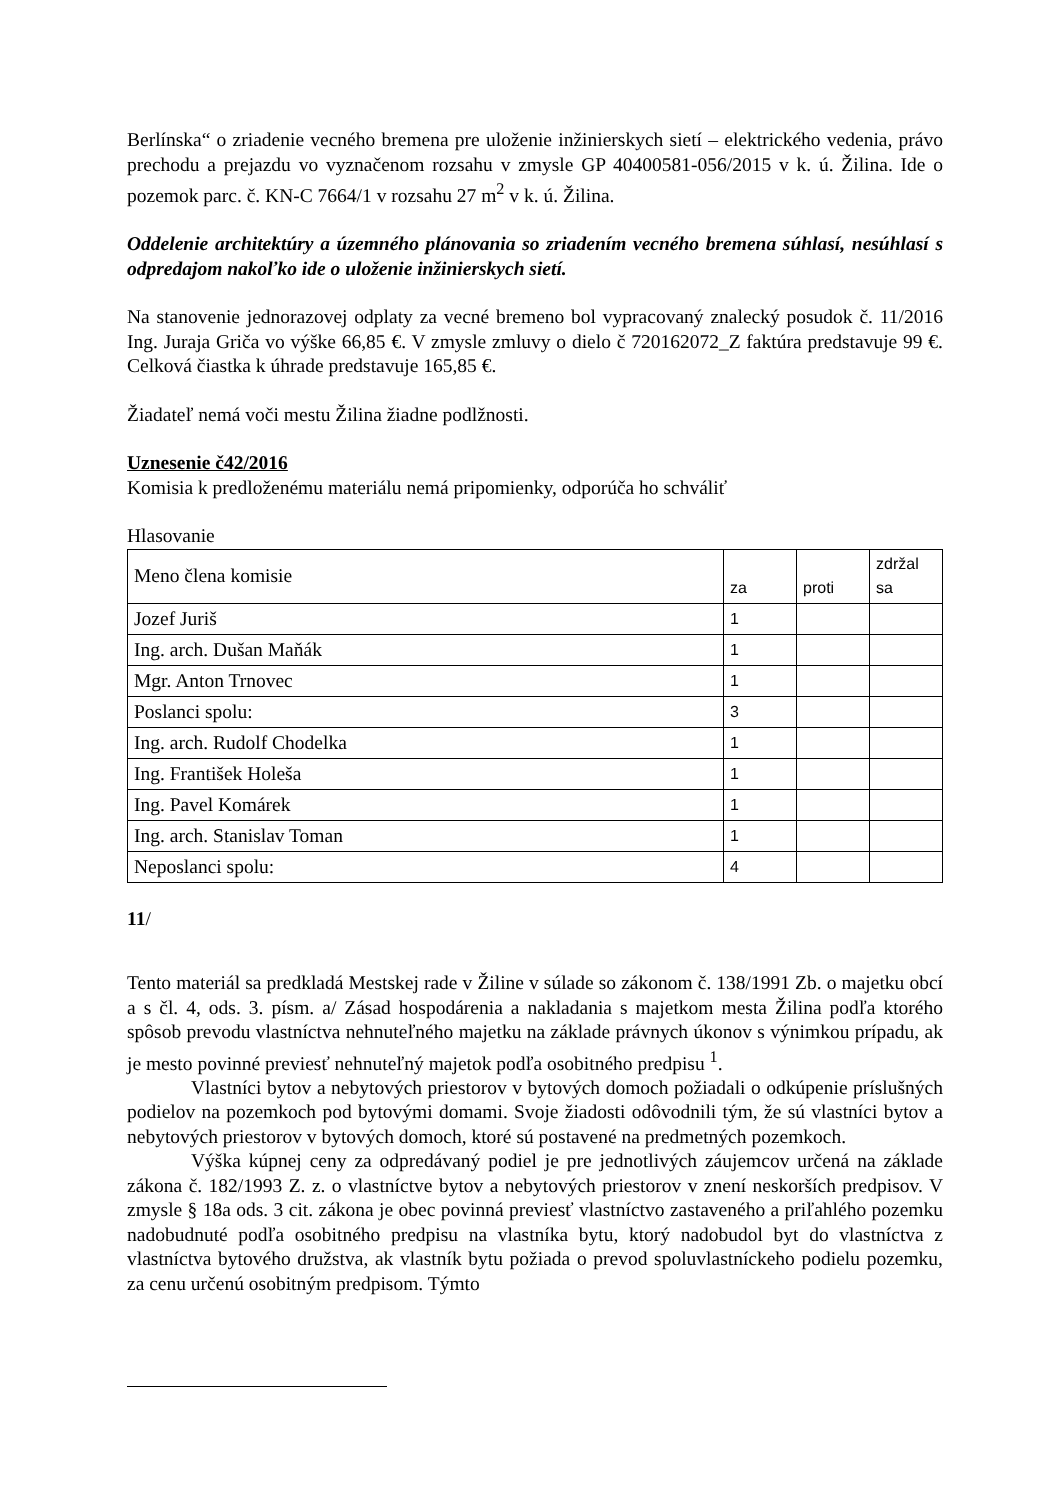Berlínska“ o zriadenie vecného bremena pre uloženie inžinierskych sietí – elektrického vedenia, právo prechodu a prejazdu vo vyznačenom rozsahu v zmysle GP 40400581-056/2015 v k. ú. Žilina. Ide o pozemok parc. č. KN-C 7664/1 v rozsahu 27 m<sup>2</sup> v k. ú. Žilina.
Oddelenie architektúry a územného plánovania so zriadením vecného bremena súhlasí, nesúhlasí s odpredajom nakoľko ide o uloženie inžinierskych sietí.
Na stanovenie jednorazovej odplaty za vecné bremeno bol vypracovaný znalecký posudok č. 11/2016 Ing. Juraja Griča vo výške 66,85 €. V zmysle zmluvy o dielo č 720162072_Z faktúra predstavuje 99 €. Celková čiastka k úhrade predstavuje 165,85 €.
Žiadateľ nemá voči mestu Žilina žiadne podlžnosti.
Uznesenie č42/2016
Komisia k predloženému materiálu nemá pripomienky, odporúča ho schváliť
Hlasovanie
| Meno člena komisie | za | proti | zdržal sa |
| Jozef Juriš | 1 | | |
| Ing. arch. Dušan Maňák | 1 | | |
| Mgr. Anton Trnovec | 1 | | |
| Poslanci spolu: | 3 | | |
| Ing. arch. Rudolf Chodelka | 1 | | |
| Ing. František Holeša | 1 | | |
| Ing. Pavel Komárek | 1 | | |
| Ing. arch. Stanislav Toman | 1 | | |
| Neposlanci spolu: | 4 | | |
11/
Tento materiál sa predkladá Mestskej rade v Žiline v súlade so zákonom č. 138/1991 Zb. o majetku obcí a s čl. 4, ods. 3. písm. a/ Zásad hospodárenia a nakladania s majetkom mesta Žilina podľa ktorého spôsob prevodu vlastníctva nehnuteľného majetku na základe právnych úkonov s výnimkou prípadu, ak je mesto povinné previesť nehnuteľný majetok podľa osobitného predpisu <sup>1</sup>.
Vlastníci bytov a nebytových priestorov v bytových domoch požiadali o odkúpenie príslušných podielov na pozemkoch pod bytovými domami. Svoje žiadosti odôvodnili tým, že sú vlastníci bytov a nebytových priestorov v bytových domoch, ktoré sú postavené na predmetných pozemkoch.
Výška kúpnej ceny za odpredávaný podiel je pre jednotlivých záujemcov určená na základe zákona č. 182/1993 Z. z. o vlastníctve bytov a nebytových priestorov v znení neskorších predpisov. V zmysle § 18a ods. 3 cit. zákona je obec povinná previesť vlastníctvo zastaveného a priľahlého pozemku nadobudnuté podľa osobitného predpisu na vlastníka bytu, ktorý nadobudol byt do vlastníctva z vlastníctva bytového družstva, ak vlastník bytu požiada o prevod spoluvlastníckeho podielu pozemku, za cenu určenú osobitným predpisom. Týmto